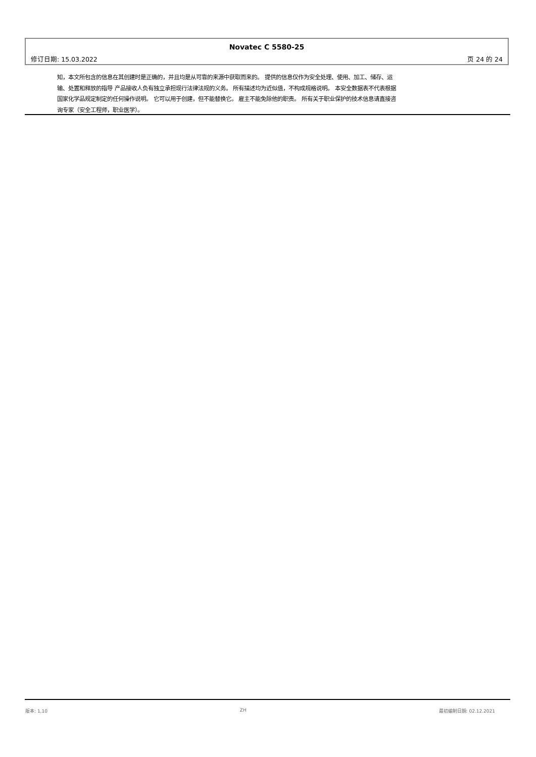Novatec C 5580-25
修订日期: 15.03.2022 页 24 的 24
知，本文所包含的信息在其创建时是正确的，并且均是从可靠的来源中获取而来的。 提供的信息仅作为安全处理、使用、加工、储存、运输、处置和释放的指导 产品接收人负有独立承担现行法律法规的义务。 所有描述均为近似值，不构成规格说明。 本安全数据表不代表根据国家化学品规定制定的任何操作说明。 它可以用于创建，但不能替换它。 雇主不能免除他的职责。 所有关于职业保护的技术信息请直接咨询专家（安全工程师，职业医学）。
版本: 1,10 ZH 最初编制日期: 02.12.2021